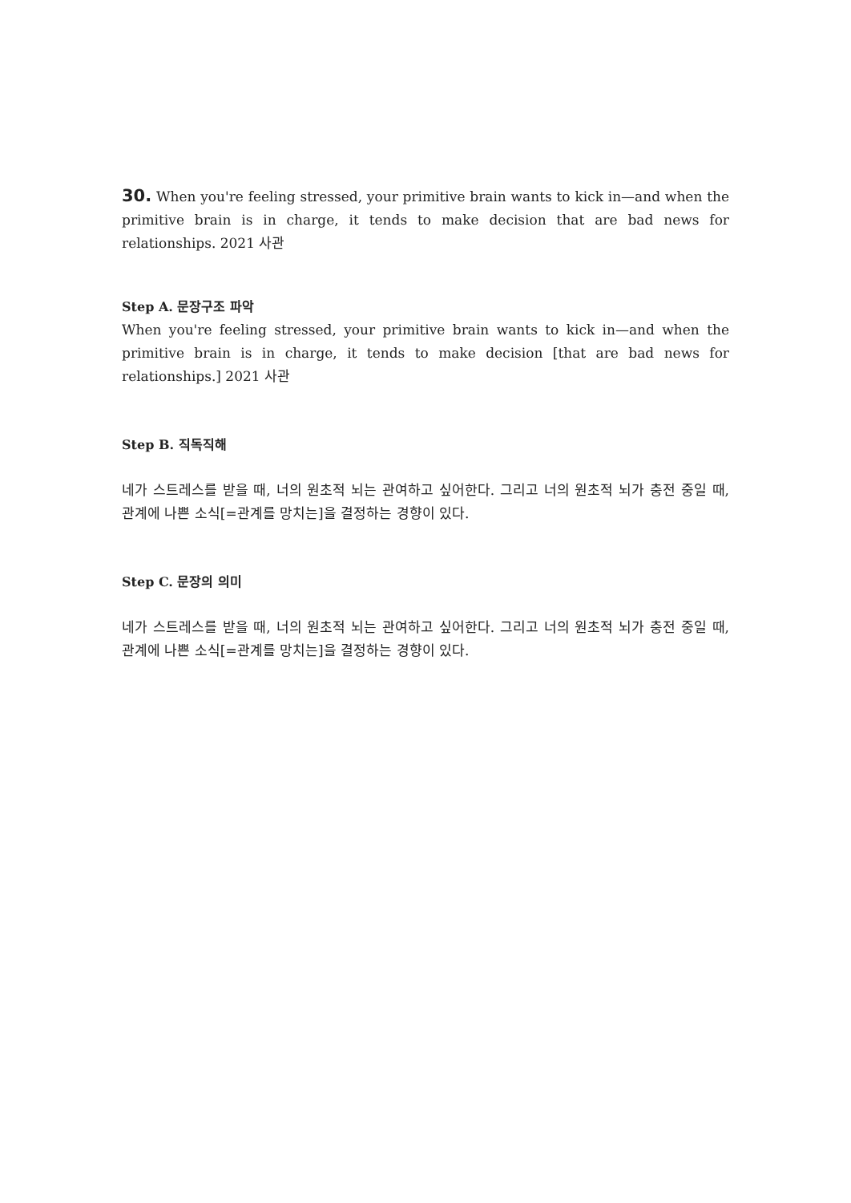30. When you're feeling stressed, your primitive brain wants to kick in—and when the primitive brain is in charge, it tends to make decision that are bad news for relationships. 2021 사관
Step A. 문장구조 파악
When you're feeling stressed, your primitive brain wants to kick in—and when the primitive brain is in charge, it tends to make decision [that are bad news for relationships.] 2021 사관
Step B. 직독직해
네가 스트레스를 받을 때, 너의 원초적 뇌는 관여하고 싶어한다. 그리고 너의 원초적 뇌가 충전 중일 때, 관계에 나쁜 소식[=관계를 망치는]을 결정하는 경향이 있다.
Step C. 문장의 의미
네가 스트레스를 받을 때, 너의 원초적 뇌는 관여하고 싶어한다. 그리고 너의 원초적 뇌가 충전 중일 때, 관계에 나쁜 소식[=관계를 망치는]을 결정하는 경향이 있다.